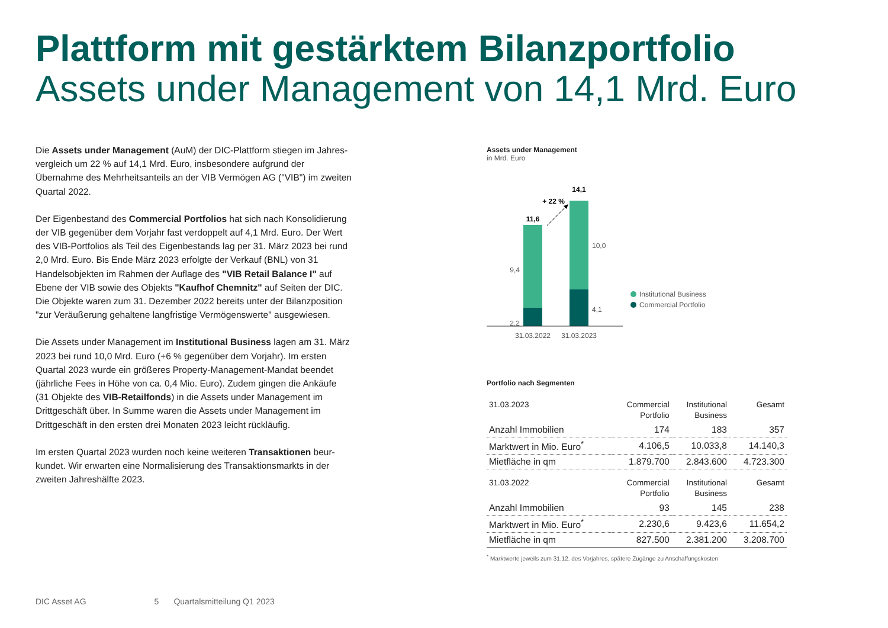Plattform mit gestärktem Bilanzportfolio
Assets under Management von 14,1 Mrd. Euro
Die Assets under Management (AuM) der DIC-Plattform stiegen im Jahres­vergleich um 22 % auf 14,1 Mrd. Euro, insbesondere aufgrund der Übernahme des Mehrheitsanteils an der VIB Vermögen AG ("VIB") im zweiten Quartal 2022.
Der Eigenbestand des Commercial Portfolios hat sich nach Konsolidierung der VIB gegenüber dem Vorjahr fast verdoppelt auf 4,1 Mrd. Euro. Der Wert des VIB-Portfolios als Teil des Eigenbestands lag per 31. März 2023 bei rund 2,0 Mrd. Euro. Bis Ende März 2023 erfolgte der Verkauf (BNL) von 31 Handelsobjekten im Rahmen der Auflage des "VIB Retail Balance I" auf Ebene der VIB sowie des Objekts "Kaufhof Chemnitz" auf Seiten der DIC. Die Objekte waren zum 31. Dezember 2022 bereits unter der Bilanzposition "zur Veräußerung gehaltene langfristige Vermögenswerte" ausgewiesen.
Die Assets under Management im Institutional Business lagen am 31. März 2023 bei rund 10,0 Mrd. Euro (+6 % gegenüber dem Vorjahr). Im ersten Quartal 2023 wurde ein größeres Property-Management-Mandat beendet (jährliche Fees in Höhe von ca. 0,4 Mio. Euro). Zudem gingen die Ankäufe (31 Objekte des VIB-Retailfonds) in die Assets under Management im Drittgeschäft über. In Summe waren die Assets under Management im Drittgeschäft in den ersten drei Monaten 2023 leicht rückläufig.
Im ersten Quartal 2023 wurden noch keine weiteren Transaktionen beur­kundet. Wir erwarten eine Normalisierung des Transaktionsmarkts in der zweiten Jahreshälfte 2023.
Assets under Management
in Mrd. Euro
11,6
14,1
+ 22 %
9,4
2,2
10,0
4,1
31.03.2022
31.03.2023
Institutional Business
Commercial Portfolio
Portfolio nach Segmenten
| 31.03.2023 | Commercial Portfolio | Institutional Business | Gesamt |
| --- | --- | --- | --- |
| Anzahl Immobilien | 174 | 183 | 357 |
| Marktwert in Mio. Euro<sup>*</sup> | 4.106,5 | 10.033,8 | 14.140,3 |
| Mietfläche in qm | 1.879.700 | 2.843.600 | 4.723.300 |
| 31.03.2022 | Commercial Portfolio | Institutional Business | Gesamt |
| Anzahl Immobilien | 93 | 145 | 238 |
| Marktwert in Mio. Euro<sup>*</sup> | 2.230,6 | 9.423,6 | 11.654,2 |
| Mietfläche in qm | 827.500 | 2.381.200 | 3.208.700 |
<sup>*</sup> Marktwerte jeweils zum 31.12. des Vorjahres, spätere Zugänge zu Anschaffungskosten
DIC Asset AG 5 Quartalsmitteilung Q1 2023